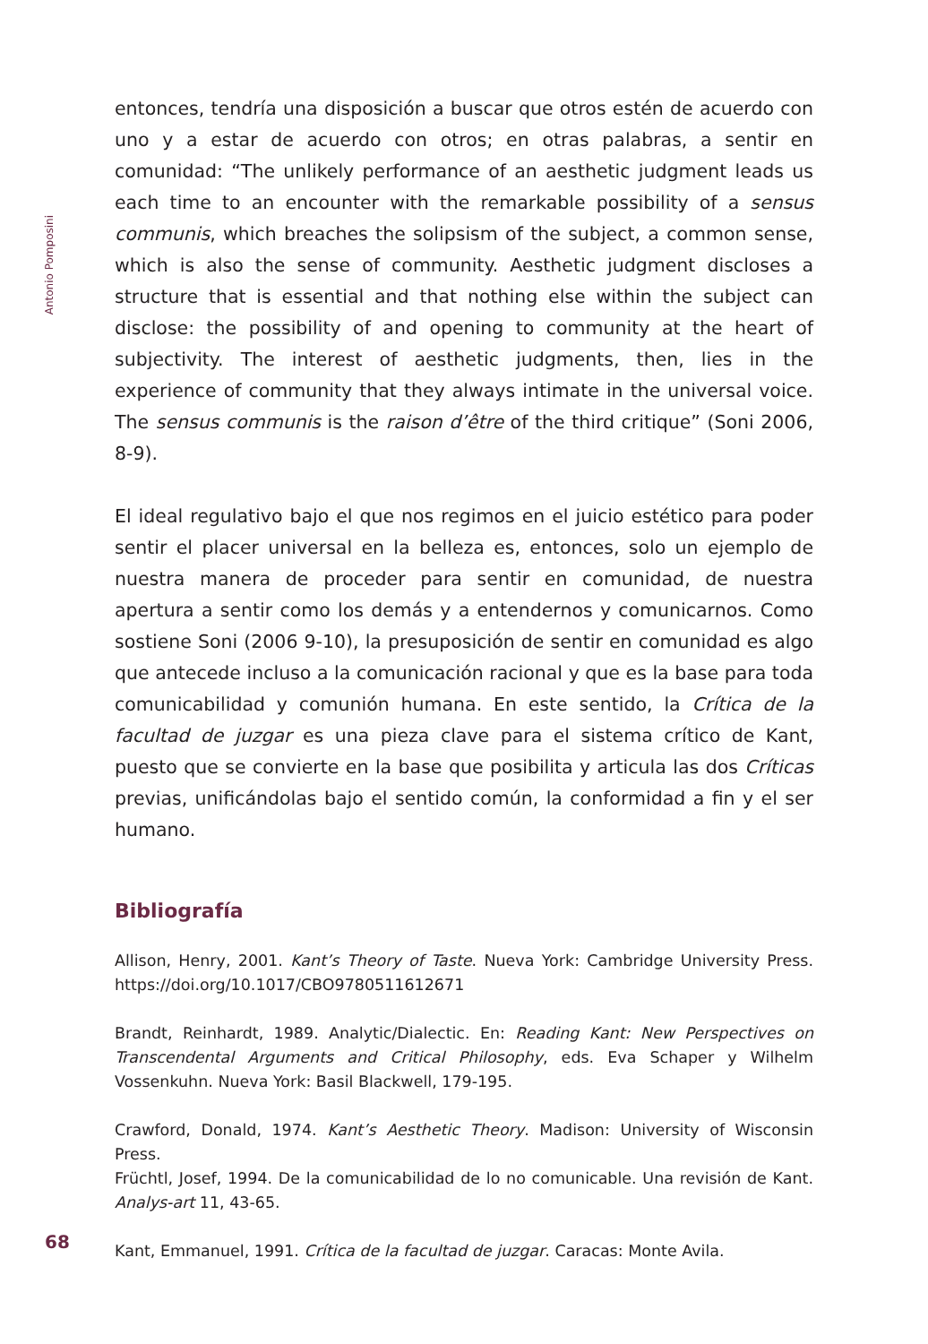Antonio Pomposini
entonces, tendría una disposición a buscar que otros estén de acuerdo con uno y a estar de acuerdo con otros; en otras palabras, a sentir en comunidad: “The unlikely performance of an aesthetic judgment leads us each time to an encounter with the remarkable possibility of a sensus communis, which breaches the solipsism of the subject, a common sense, which is also the sense of community. Aesthetic judgment discloses a structure that is essential and that nothing else within the subject can disclose: the possibility of and opening to community at the heart of subjectivity. The interest of aesthetic judgments, then, lies in the experience of community that they always intimate in the universal voice. The sensus communis is the raison d’être of the third critique” (Soni 2006, 8-9).
El ideal regulativo bajo el que nos regimos en el juicio estético para poder sentir el placer universal en la belleza es, entonces, solo un ejemplo de nuestra manera de proceder para sentir en comunidad, de nuestra apertura a sentir como los demás y a entendernos y comunicarnos. Como sostiene Soni (2006 9-10), la presuposición de sentir en comunidad es algo que antecede incluso a la comunicación racional y que es la base para toda comunicabilidad y comunión humana. En este sentido, la Crítica de la facultad de juzgar es una pieza clave para el sistema crítico de Kant, puesto que se convierte en la base que posibilita y articula las dos Críticas previas, unificándolas bajo el sentido común, la conformidad a fin y el ser humano.
Bibliografía
Allison, Henry, 2001. Kant’s Theory of Taste. Nueva York: Cambridge University Press. https://doi.org/10.1017/CBO9780511612671
Brandt, Reinhardt, 1989. Analytic/Dialectic. En: Reading Kant: New Perspectives on Transcendental Arguments and Critical Philosophy, eds. Eva Schaper y Wilhelm Vossenkuhn. Nueva York: Basil Blackwell, 179-195.
Crawford, Donald, 1974. Kant’s Aesthetic Theory. Madison: University of Wisconsin Press.
Früchtl, Josef, 1994. De la comunicabilidad de lo no comunicable. Una revisión de Kant. Analys-art 11, 43-65.
Kant, Emmanuel, 1991. Crítica de la facultad de juzgar. Caracas: Monte Avila.
68